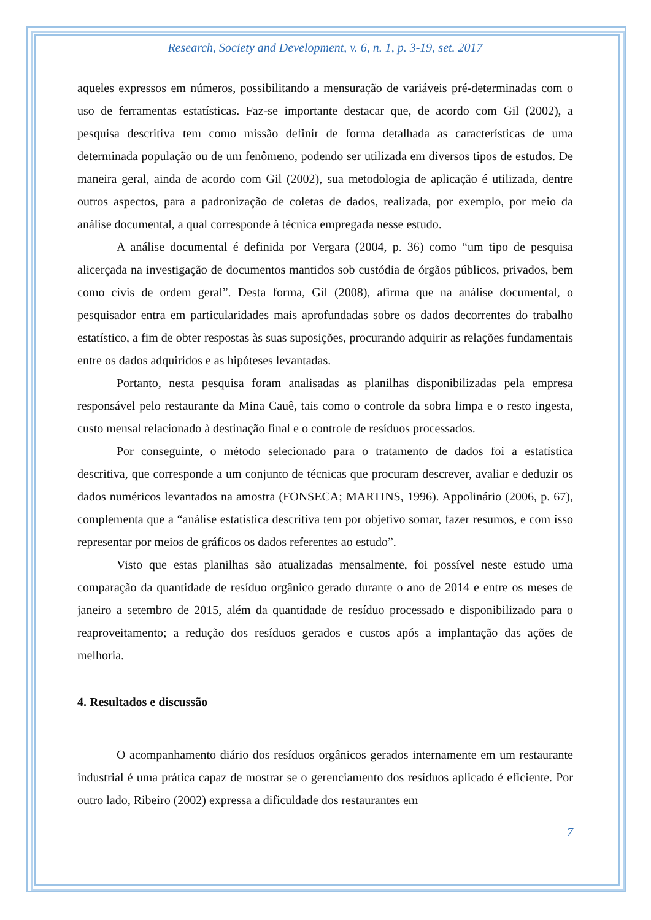Research, Society and Development, v. 6, n. 1, p. 3-19, set. 2017
aqueles expressos em números, possibilitando a mensuração de variáveis pré-determinadas com o uso de ferramentas estatísticas. Faz-se importante destacar que, de acordo com Gil (2002), a pesquisa descritiva tem como missão definir de forma detalhada as características de uma determinada população ou de um fenômeno, podendo ser utilizada em diversos tipos de estudos. De maneira geral, ainda de acordo com Gil (2002), sua metodologia de aplicação é utilizada, dentre outros aspectos, para a padronização de coletas de dados, realizada, por exemplo, por meio da análise documental, a qual corresponde à técnica empregada nesse estudo.
A análise documental é definida por Vergara (2004, p. 36) como “um tipo de pesquisa alicerçada na investigação de documentos mantidos sob custódia de órgãos públicos, privados, bem como civis de ordem geral”. Desta forma, Gil (2008), afirma que na análise documental, o pesquisador entra em particularidades mais aprofundadas sobre os dados decorrentes do trabalho estatístico, a fim de obter respostas às suas suposições, procurando adquirir as relações fundamentais entre os dados adquiridos e as hipóteses levantadas.
Portanto, nesta pesquisa foram analisadas as planilhas disponibilizadas pela empresa responsável pelo restaurante da Mina Cauê, tais como o controle da sobra limpa e o resto ingesta, custo mensal relacionado à destinação final e o controle de resíduos processados.
Por conseguinte, o método selecionado para o tratamento de dados foi a estatística descritiva, que corresponde a um conjunto de técnicas que procuram descrever, avaliar e deduzir os dados numéricos levantados na amostra (FONSECA; MARTINS, 1996). Appolinário (2006, p. 67), complementa que a “análise estatística descritiva tem por objetivo somar, fazer resumos, e com isso representar por meios de gráficos os dados referentes ao estudo”.
Visto que estas planilhas são atualizadas mensalmente, foi possível neste estudo uma comparação da quantidade de resíduo orgânico gerado durante o ano de 2014 e entre os meses de janeiro a setembro de 2015, além da quantidade de resíduo processado e disponibilizado para o reaproveitamento; a redução dos resíduos gerados e custos após a implantação das ações de melhoria.
4. Resultados e discussão
O acompanhamento diário dos resíduos orgânicos gerados internamente em um restaurante industrial é uma prática capaz de mostrar se o gerenciamento dos resíduos aplicado é eficiente. Por outro lado, Ribeiro (2002) expressa a dificuldade dos restaurantes em
7